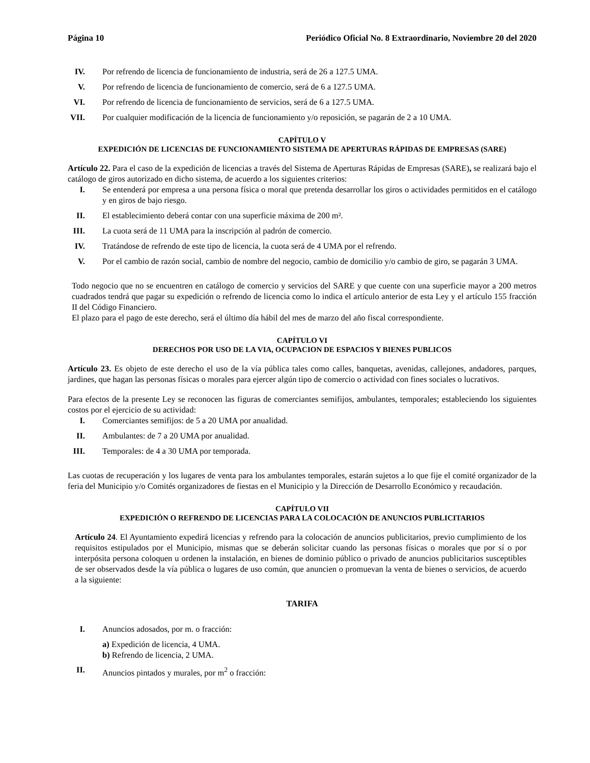Página 10 Periódico Oficial No. 8 Extraordinario, Noviembre 20 del 2020
IV. Por refrendo de licencia de funcionamiento de industria, será de 26 a 127.5 UMA.
V. Por refrendo de licencia de funcionamiento de comercio, será de 6 a 127.5 UMA.
VI. Por refrendo de licencia de funcionamiento de servicios, será de 6 a 127.5 UMA.
VII. Por cualquier modificación de la licencia de funcionamiento y/o reposición, se pagarán de 2 a 10 UMA.
CAPÍTULO V
EXPEDICIÓN DE LICENCIAS DE FUNCIONAMIENTO SISTEMA DE APERTURAS RÁPIDAS DE EMPRESAS (SARE)
Artículo 22. Para el caso de la expedición de licencias a través del Sistema de Aperturas Rápidas de Empresas (SARE), se realizará bajo el catálogo de giros autorizado en dicho sistema, de acuerdo a los siguientes criterios:
I. Se entenderá por empresa a una persona física o moral que pretenda desarrollar los giros o actividades permitidos en el catálogo y en giros de bajo riesgo.
II. El establecimiento deberá contar con una superficie máxima de 200 m².
III. La cuota será de 11 UMA para la inscripción al padrón de comercio.
IV. Tratándose de refrendo de este tipo de licencia, la cuota será de 4 UMA por el refrendo.
V. Por el cambio de razón social, cambio de nombre del negocio, cambio de domicilio y/o cambio de giro, se pagarán 3 UMA.
Todo negocio que no se encuentren en catálogo de comercio y servicios del SARE y que cuente con una superficie mayor a 200 metros cuadrados tendrá que pagar su expedición o refrendo de licencia como lo indica el artículo anterior de esta Ley y el artículo 155 fracción II del Código Financiero.
El plazo para el pago de este derecho, será el último día hábil del mes de marzo del año fiscal correspondiente.
CAPÍTULO VI
DERECHOS POR USO DE LA VIA, OCUPACION DE ESPACIOS Y BIENES PUBLICOS
Artículo 23. Es objeto de este derecho el uso de la vía pública tales como calles, banquetas, avenidas, callejones, andadores, parques, jardines, que hagan las personas físicas o morales para ejercer algún tipo de comercio o actividad con fines sociales o lucrativos.
Para efectos de la presente Ley se reconocen las figuras de comerciantes semifijos, ambulantes, temporales; estableciendo los siguientes costos por el ejercicio de su actividad:
I. Comerciantes semifijos: de 5 a 20 UMA por anualidad.
II. Ambulantes: de 7 a 20 UMA por anualidad.
III. Temporales: de 4 a 30 UMA por temporada.
Las cuotas de recuperación y los lugares de venta para los ambulantes temporales, estarán sujetos a lo que fije el comité organizador de la feria del Municipio y/o Comités organizadores de fiestas en el Municipio y la Dirección de Desarrollo Económico y recaudación.
CAPÍTULO VII
EXPEDICIÓN O REFRENDO DE LICENCIAS PARA LA COLOCACIÓN DE ANUNCIOS PUBLICITARIOS
Artículo 24. El Ayuntamiento expedirá licencias y refrendo para la colocación de anuncios publicitarios, previo cumplimiento de los requisitos estipulados por el Municipio, mismas que se deberán solicitar cuando las personas físicas o morales que por sí o por interpósita persona coloquen u ordenen la instalación, en bienes de dominio público o privado de anuncios publicitarios susceptibles de ser observados desde la vía pública o lugares de uso común, que anuncien o promuevan la venta de bienes o servicios, de acuerdo a la siguiente:
TARIFA
I. Anuncios adosados, por m. o fracción:
a) Expedición de licencia, 4 UMA.
b) Refrendo de licencia, 2 UMA.
II. Anuncios pintados y murales, por m<sup>2</sup> o fracción: